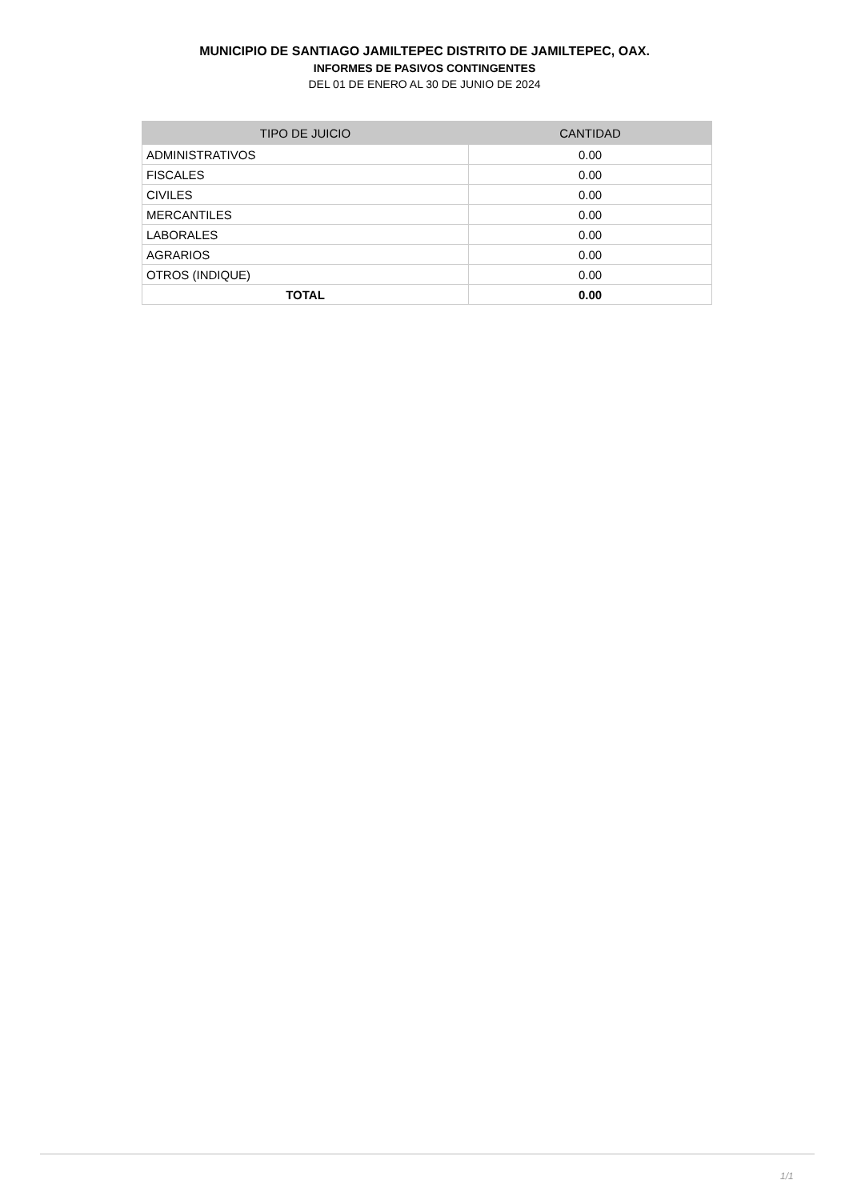MUNICIPIO DE SANTIAGO JAMILTEPEC DISTRITO DE JAMILTEPEC, OAX.
INFORMES DE PASIVOS CONTINGENTES
DEL 01 DE ENERO AL 30 DE JUNIO DE 2024
| TIPO DE JUICIO | CANTIDAD |
| --- | --- |
| ADMINISTRATIVOS | 0.00 |
| FISCALES | 0.00 |
| CIVILES | 0.00 |
| MERCANTILES | 0.00 |
| LABORALES | 0.00 |
| AGRARIOS | 0.00 |
| OTROS (INDIQUE) | 0.00 |
| TOTAL | 0.00 |
1/1